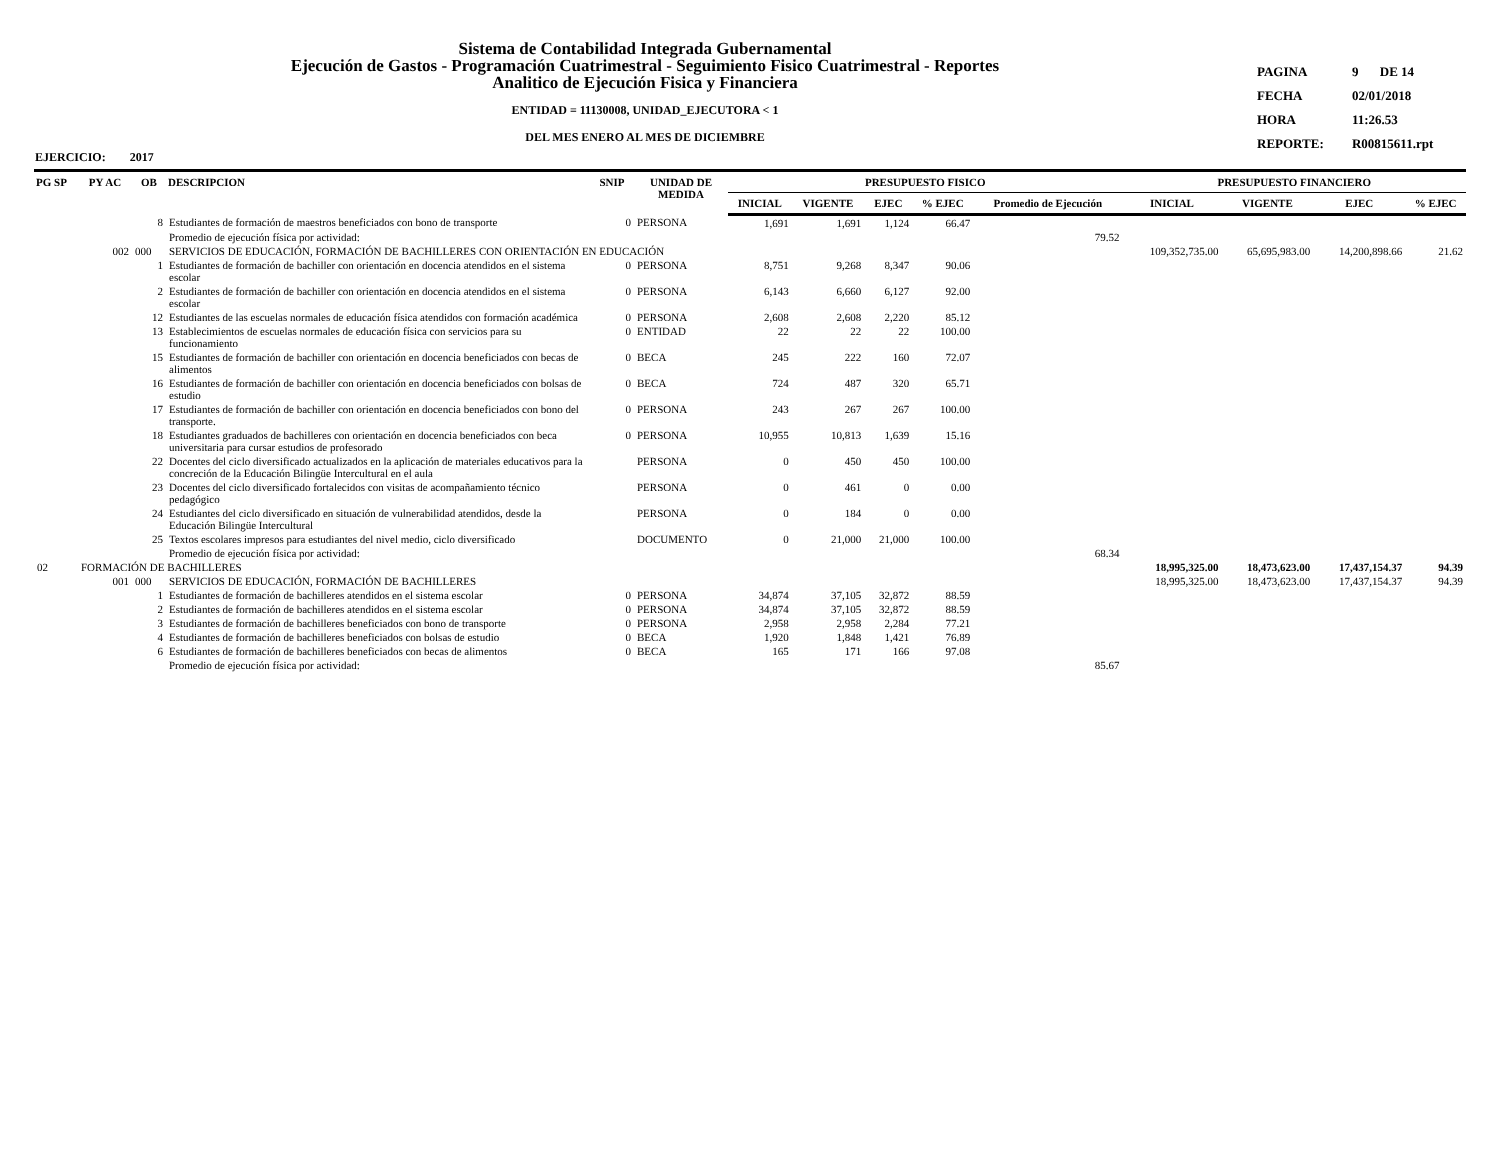Sistema de Contabilidad Integrada Gubernamental
Ejecución de Gastos - Programación Cuatrimestral - Seguimiento Fisico Cuatrimestral - Reportes
Analitico de Ejecución Fisica y Financiera
ENTIDAD = 11130008, UNIDAD_EJECUTORA < 1
DEL MES ENERO AL MES DE DICIEMBRE
| PAGINA | 9 | DE 14 |
| FECHA | 02/01/2018 | |
| HORA | 11:26.53 | |
| REPORTE: | R00815611.rpt | |
EJERCICIO: 2017
| PG SP | PY AC | OB | DESCRIPCION | SNIP | UNIDAD DE MEDIDA | PRESUPUESTO FISICO | | | | | PRESUPUESTO FINANCIERO | | | |
| --- | --- | --- | --- | --- | --- | --- | --- | --- | --- | --- | --- | --- | --- | --- |
| | | | | | | INICIAL | VIGENTE | EJEC | % EJEC | Promedio de Ejecución | INICIAL | VIGENTE | EJEC | % EJEC |
| | | 8 | Estudiantes de formación de maestros beneficiados con bono de transporte | 0 | PERSONA | 1,691 | 1,691 | 1,124 | 66.47 | | | | | |
| | | | Promedio de ejecución física por actividad: | | | | | | | 79.52 | | | | |
| | 002 | 000 | SERVICIOS DE EDUCACIÓN, FORMACIÓN DE BACHILLERES CON ORIENTACIÓN EN EDUCACIÓN | | | | | | | | 109,352,735.00 | 65,695,983.00 | 14,200,898.66 | 21.62 |
| | | 1 | Estudiantes de formación de bachiller con orientación en docencia atendidos en el sistema escolar | 0 | PERSONA | 8,751 | 9,268 | 8,347 | 90.06 | | | | | |
| | | 2 | Estudiantes de formación de bachiller con orientación en docencia atendidos en el sistema escolar | 0 | PERSONA | 6,143 | 6,660 | 6,127 | 92.00 | | | | | |
| | | 12 | Estudiantes de las escuelas normales de educación física atendidos con formación académica | 0 | PERSONA | 2,608 | 2,608 | 2,220 | 85.12 | | | | | |
| | | 13 | Establecimientos de escuelas normales de educación física con servicios para su funcionamiento | 0 | ENTIDAD | 22 | 22 | 22 | 100.00 | | | | | |
| | | 15 | Estudiantes de formación de bachiller con orientación en docencia beneficiados con becas de alimentos | 0 | BECA | 245 | 222 | 160 | 72.07 | | | | | |
| | | 16 | Estudiantes de formación de bachiller con orientación en docencia beneficiados con bolsas de estudio | 0 | BECA | 724 | 487 | 320 | 65.71 | | | | | |
| | | 17 | Estudiantes de formación de bachiller con orientación en docencia beneficiados con bono del transporte. | 0 | PERSONA | 243 | 267 | 267 | 100.00 | | | | | |
| | | 18 | Estudiantes graduados de bachilleres con orientación en docencia beneficiados con beca universitaria para cursar estudios de profesorado | 0 | PERSONA | 10,955 | 10,813 | 1,639 | 15.16 | | | | | |
| | | 22 | Docentes del ciclo diversificado actualizados en la aplicación de materiales educativos para la concreción de la Educación Bilingüe Intercultural en el aula | | PERSONA | 0 | 450 | 450 | 100.00 | | | | | |
| | | 23 | Docentes del ciclo diversificado fortalecidos con visitas de acompañamiento técnico pedagógico | | PERSONA | 0 | 461 | 0 | 0.00 | | | | | |
| | | 24 | Estudiantes del ciclo diversificado en situación de vulnerabilidad atendidos, desde la Educación Bilingüe Intercultural | | PERSONA | 0 | 184 | 0 | 0.00 | | | | | |
| | | 25 | Textos escolares impresos para estudiantes del nivel medio, ciclo diversificado | | DOCUMENTO | 0 | 21,000 | 21,000 | 100.00 | | | | | |
| | | | Promedio de ejecución física por actividad: | | | | | | | 68.34 | | | | |
| 02 | FORMACIÓN DE BACHILLERES | | | | | | | | | | 18,995,325.00 | 18,473,623.00 | 17,437,154.37 | 94.39 |
| | 001 | 000 | SERVICIOS DE EDUCACIÓN, FORMACIÓN DE BACHILLERES | | | | | | | | 18,995,325.00 | 18,473,623.00 | 17,437,154.37 | 94.39 |
| | | 1 | Estudiantes de formación de bachilleres atendidos en el sistema escolar | 0 | PERSONA | 34,874 | 37,105 | 32,872 | 88.59 | | | | | |
| | | 2 | Estudiantes de formación de bachilleres atendidos en el sistema escolar | 0 | PERSONA | 34,874 | 37,105 | 32,872 | 88.59 | | | | | |
| | | 3 | Estudiantes de formación de bachilleres beneficiados con bono de transporte | 0 | PERSONA | 2,958 | 2,958 | 2,284 | 77.21 | | | | | |
| | | 4 | Estudiantes de formación de bachilleres beneficiados con bolsas de estudio | 0 | BECA | 1,920 | 1,848 | 1,421 | 76.89 | | | | | |
| | | 6 | Estudiantes de formación de bachilleres beneficiados con becas de alimentos | 0 | BECA | 165 | 171 | 166 | 97.08 | | | | | |
| | | | Promedio de ejecución física por actividad: | | | | | | | 85.67 | | | | |